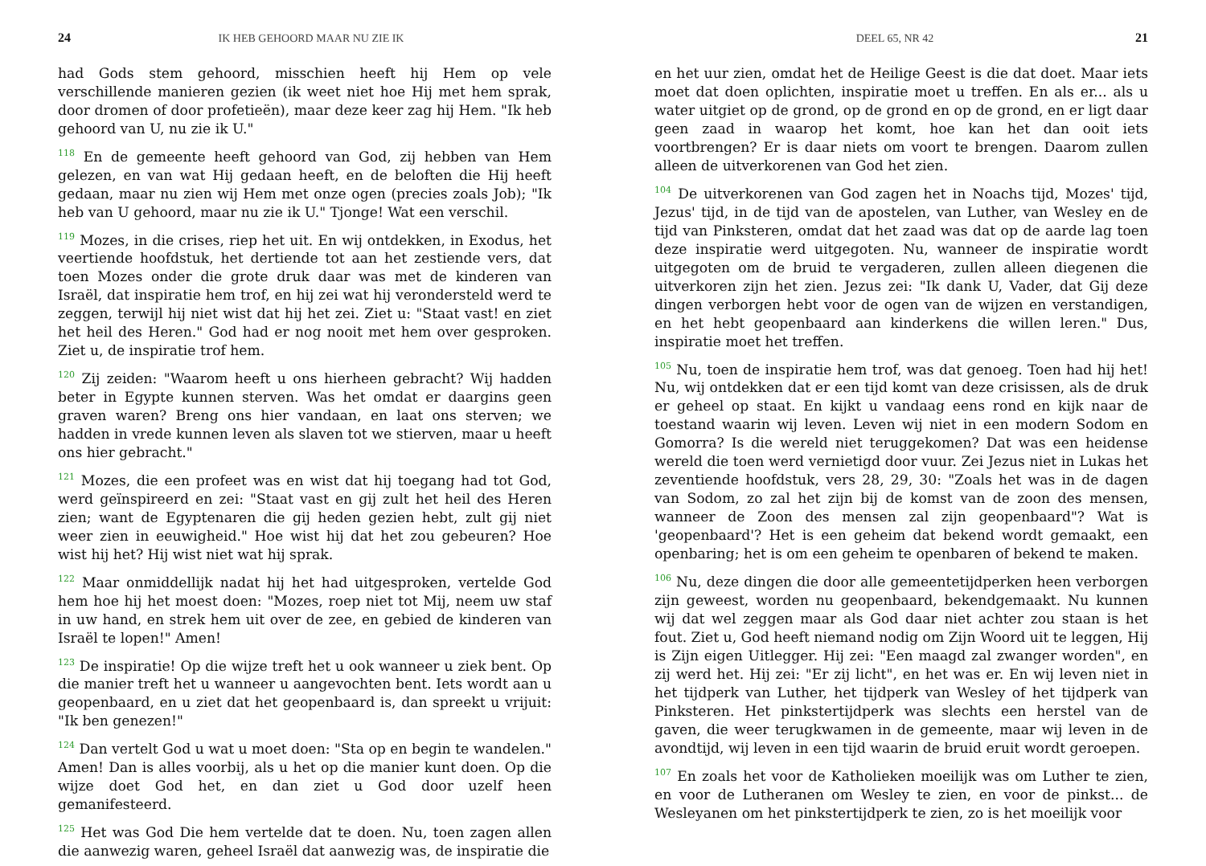24 IK HEB GEHOORD MAAR NU ZIE IK
had Gods stem gehoord, misschien heeft hij Hem op vele verschillende manieren gezien (ik weet niet hoe Hij met hem sprak, door dromen of door profetieën), maar deze keer zag hij Hem. "Ik heb gehoord van U, nu zie ik U."
<sup>118</sup> En de gemeente heeft gehoord van God, zij hebben van Hem gelezen, en van wat Hij gedaan heeft, en de beloften die Hij heeft gedaan, maar nu zien wij Hem met onze ogen (precies zoals Job); "Ik heb van U gehoord, maar nu zie ik U." Tjonge! Wat een verschil.
<sup>119</sup> Mozes, in die crises, riep het uit. En wij ontdekken, in Exodus, het veertiende hoofdstuk, het dertiende tot aan het zestiende vers, dat toen Mozes onder die grote druk daar was met de kinderen van Israël, dat inspiratie hem trof, en hij zei wat hij verondersteld werd te zeggen, terwijl hij niet wist dat hij het zei. Ziet u: "Staat vast! en ziet het heil des Heren." God had er nog nooit met hem over gesproken. Ziet u, de inspiratie trof hem.
<sup>120</sup> Zij zeiden: "Waarom heeft u ons hierheen gebracht? Wij hadden beter in Egypte kunnen sterven. Was het omdat er daargins geen graven waren? Breng ons hier vandaan, en laat ons sterven; we hadden in vrede kunnen leven als slaven tot we stierven, maar u heeft ons hier gebracht."
<sup>121</sup> Mozes, die een profeet was en wist dat hij toegang had tot God, werd geïnspireerd en zei: "Staat vast en gij zult het heil des Heren zien; want de Egyptenaren die gij heden gezien hebt, zult gij niet weer zien in eeuwigheid." Hoe wist hij dat het zou gebeuren? Hoe wist hij het? Hij wist niet wat hij sprak.
<sup>122</sup> Maar onmiddellijk nadat hij het had uitgesproken, vertelde God hem hoe hij het moest doen: "Mozes, roep niet tot Mij, neem uw staf in uw hand, en strek hem uit over de zee, en gebied de kinderen van Israël te lopen!" Amen!
<sup>123</sup> De inspiratie! Op die wijze treft het u ook wanneer u ziek bent. Op die manier treft het u wanneer u aangevochten bent. Iets wordt aan u geopenbaard, en u ziet dat het geopenbaard is, dan spreekt u vrijuit: "Ik ben genezen!"
<sup>124</sup> Dan vertelt God u wat u moet doen: "Sta op en begin te wandelen." Amen! Dan is alles voorbij, als u het op die manier kunt doen. Op die wijze doet God het, en dan ziet u God door uzelf heen gemanifesteerd.
<sup>125</sup> Het was God Die hem vertelde dat te doen. Nu, toen zagen allen die aanwezig waren, geheel Israël dat aanwezig was, de inspiratie die
DEEL 65, NR 42 21
en het uur zien, omdat het de Heilige Geest is die dat doet. Maar iets moet dat doen oplichten, inspiratie moet u treffen. En als er... als u water uitgiet op de grond, op de grond en op de grond, en er ligt daar geen zaad in waarop het komt, hoe kan het dan ooit iets voortbrengen? Er is daar niets om voort te brengen. Daarom zullen alleen de uitverkorenen van God het zien.
<sup>104</sup> De uitverkorenen van God zagen het in Noachs tijd, Mozes' tijd, Jezus' tijd, in de tijd van de apostelen, van Luther, van Wesley en de tijd van Pinksteren, omdat dat het zaad was dat op de aarde lag toen deze inspiratie werd uitgegoten. Nu, wanneer de inspiratie wordt uitgegoten om de bruid te vergaderen, zullen alleen diegenen die uitverkoren zijn het zien. Jezus zei: "Ik dank U, Vader, dat Gij deze dingen verborgen hebt voor de ogen van de wijzen en verstandigen, en het hebt geopenbaard aan kinderkens die willen leren." Dus, inspiratie moet het treffen.
<sup>105</sup> Nu, toen de inspiratie hem trof, was dat genoeg. Toen had hij het! Nu, wij ontdekken dat er een tijd komt van deze crisissen, als de druk er geheel op staat. En kijkt u vandaag eens rond en kijk naar de toestand waarin wij leven. Leven wij niet in een modern Sodom en Gomorra? Is die wereld niet teruggekomen? Dat was een heidense wereld die toen werd vernietigd door vuur. Zei Jezus niet in Lukas het zeventiende hoofdstuk, vers 28, 29, 30: "Zoals het was in de dagen van Sodom, zo zal het zijn bij de komst van de zoon des mensen, wanneer de Zoon des mensen zal zijn geopenbaard"? Wat is 'geopenbaard'? Het is een geheim dat bekend wordt gemaakt, een openbaring; het is om een geheim te openbaren of bekend te maken.
<sup>106</sup> Nu, deze dingen die door alle gemeentetijdperken heen verborgen zijn geweest, worden nu geopenbaard, bekendgemaakt. Nu kunnen wij dat wel zeggen maar als God daar niet achter zou staan is het fout. Ziet u, God heeft niemand nodig om Zijn Woord uit te leggen, Hij is Zijn eigen Uitlegger. Hij zei: "Een maagd zal zwanger worden", en zij werd het. Hij zei: "Er zij licht", en het was er. En wij leven niet in het tijdperk van Luther, het tijdperk van Wesley of het tijdperk van Pinksteren. Het pinkstertijdperk was slechts een herstel van de gaven, die weer terugkwamen in de gemeente, maar wij leven in de avondtijd, wij leven in een tijd waarin de bruid eruit wordt geroepen.
<sup>107</sup> En zoals het voor de Katholieken moeilijk was om Luther te zien, en voor de Lutheranen om Wesley te zien, en voor de pinkst... de Wesleyanen om het pinkstertijdperk te zien, zo is het moeilijk voor